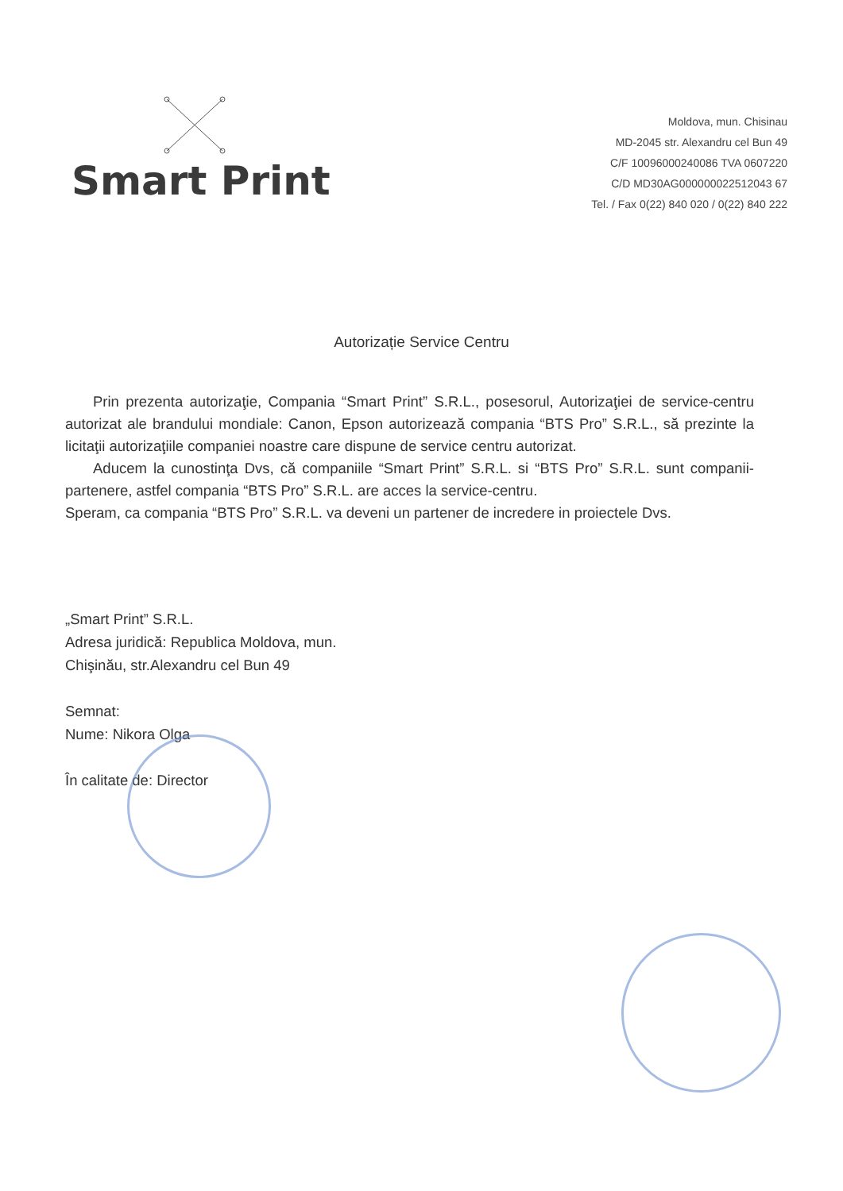Smart Print
Moldova, mun. Chisinau
MD-2045 str. Alexandru cel Bun 49
C/F 10096000240086 TVA 0607220
C/D MD30AG000000022512043 67
Tel. / Fax 0(22) 840 020 / 0(22) 840 222
Autorizație Service Centru
Prin prezenta autorizaţie, Compania “Smart Print” S.R.L., posesorul, Autorizaţiei de service-centru autorizat ale brandului mondiale: Canon, Epson autorizează compania “BTS Pro” S.R.L., să prezinte la licitaţii autorizaţiile companiei noastre care dispune de service centru autorizat.
Aducem la cunostinţa Dvs, că companiile “Smart Print” S.R.L. si “BTS Pro” S.R.L. sunt companii-partenere, astfel compania “BTS Pro” S.R.L. are acces la service-centru.
Speram, ca compania “BTS Pro” S.R.L. va deveni un partener de incredere in proiectele Dvs.
„Smart Print” S.R.L.
Adresa juridică: Republica Moldova, mun.
Chişinău, str.Alexandru cel Bun 49
Semnat:
Nume: Nikora Olga
În calitate de: Director